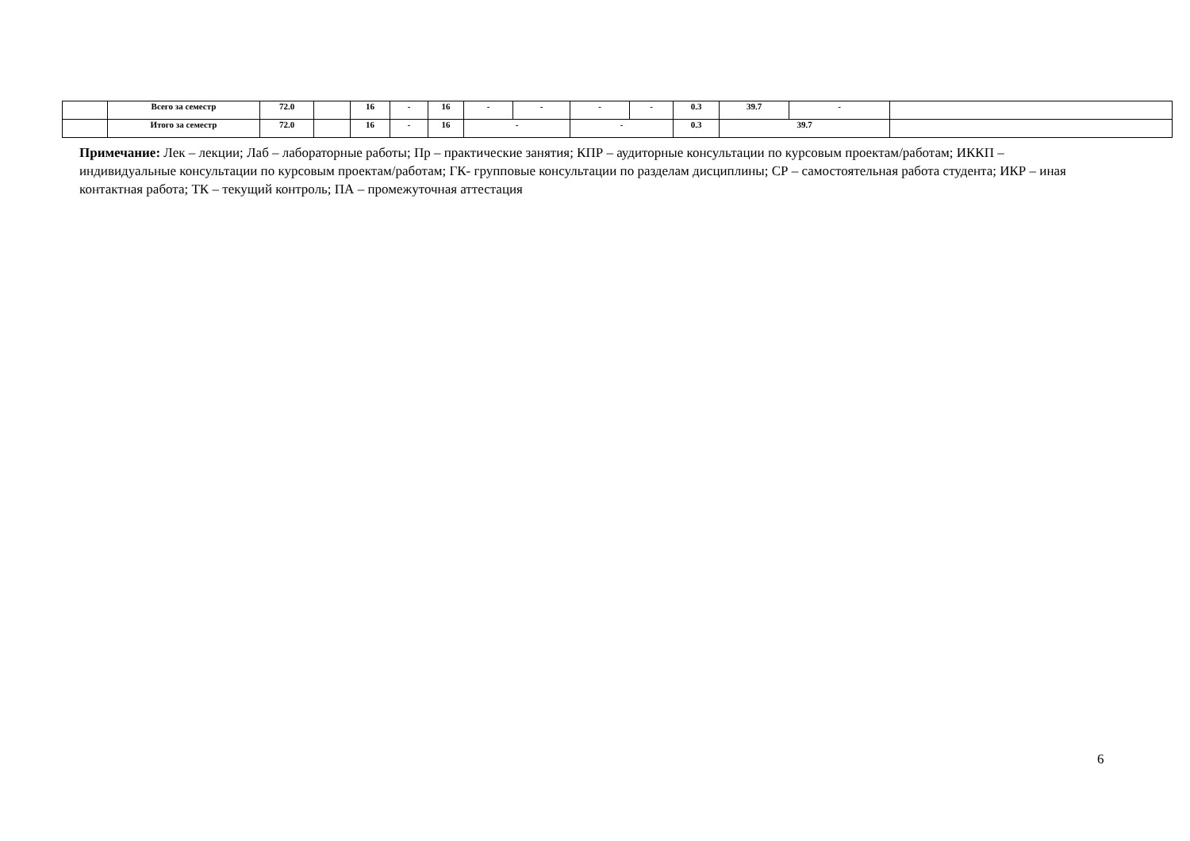| | Всего за семестр | 72.0 | | 16 | - | 16 | - | - | - | - | 0.3 | 39.7 | - | |
| | Итого за семестр | 72.0 | | 16 | - | 16 | - | | - | | 0.3 | 39.7 | | |
Примечание: Лек – лекции; Лаб – лабораторные работы; Пр – практические занятия; КПР – аудиторные консультации по курсовым проектам/работам; ИККП – индивидуальные консультации по курсовым проектам/работам; ГК- групповые консультации по разделам дисциплины; СР – самостоятельная работа студента; ИКР – иная контактная работа; ТК – текущий контроль; ПА – промежуточная аттестация
6